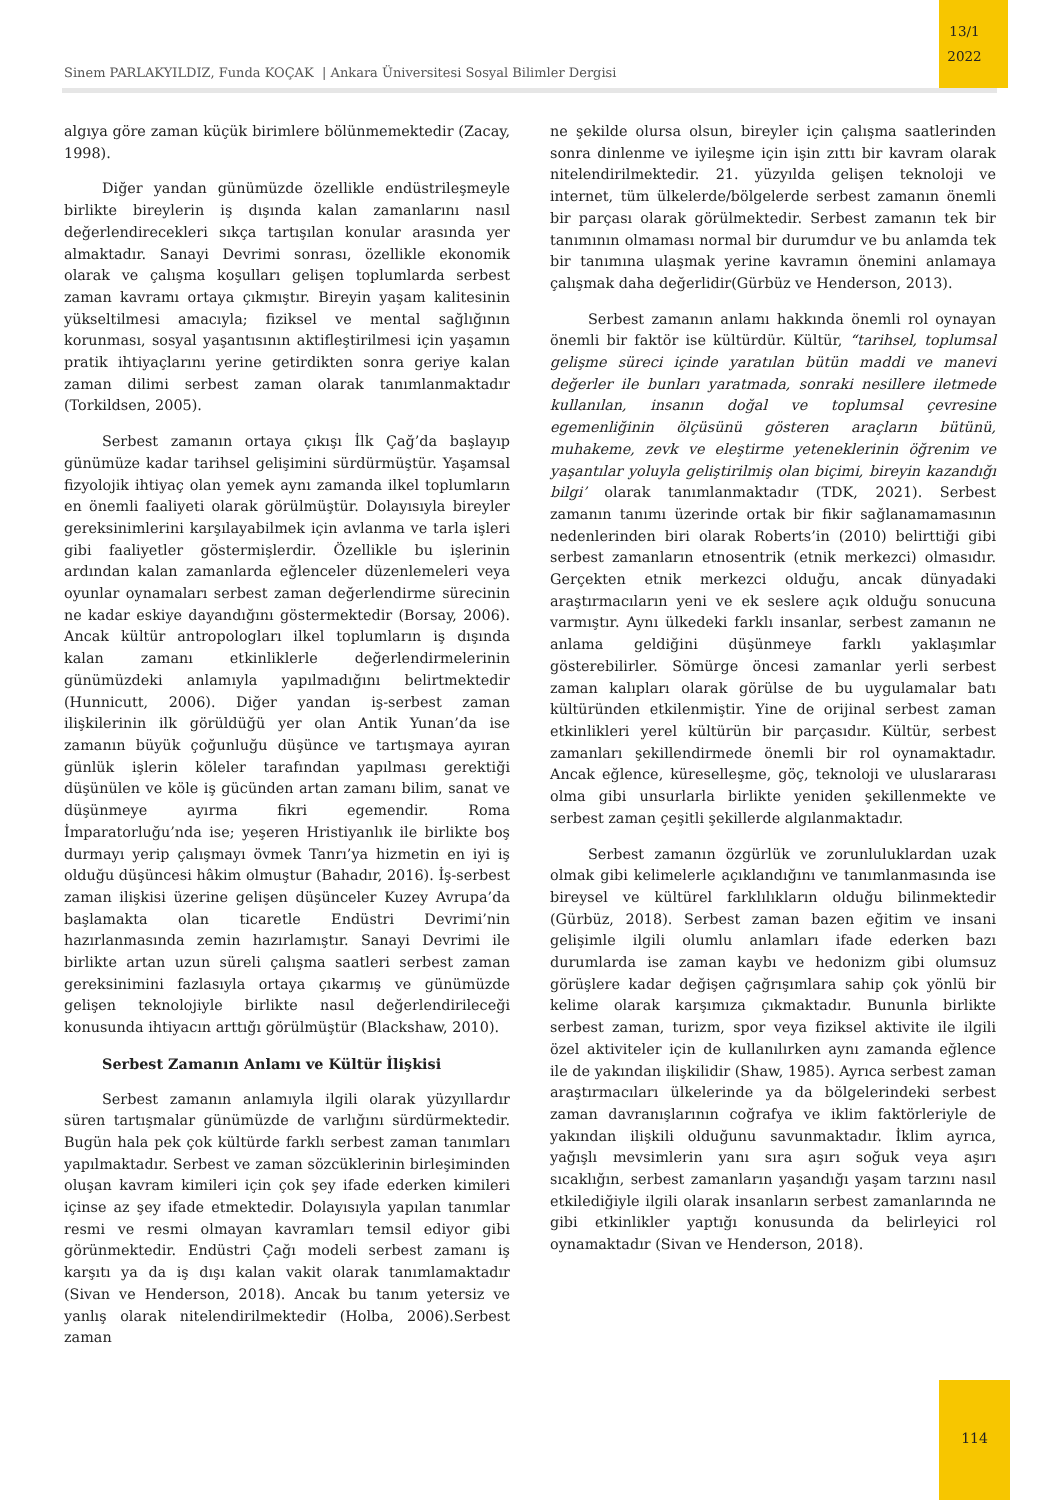Sinem PARLAKYILDIZ, Funda KOÇAK | Ankara Üniversitesi Sosyal Bilimler Dergisi
13/1
2022
algıya göre zaman küçük birimlere bölünmemektedir (Zacay, 1998).
Diğer yandan günümüzde özellikle endüstrileşmeyle birlikte bireylerin iş dışında kalan zamanlarını nasıl değerlendirecekleri sıkça tartışılan konular arasında yer almaktadır. Sanayi Devrimi sonrası, özellikle ekonomik olarak ve çalışma koşulları gelişen toplumlarda serbest zaman kavramı ortaya çıkmıştır. Bireyin yaşam kalitesinin yükseltilmesi amacıyla; fiziksel ve mental sağlığının korunması, sosyal yaşantısının aktifleştirilmesi için yaşamın pratik ihtiyaçlarını yerine getirdikten sonra geriye kalan zaman dilimi serbest zaman olarak tanımlanmaktadır (Torkildsen, 2005).
Serbest zamanın ortaya çıkışı İlk Çağ’da başlayıp günümüze kadar tarihsel gelişimini sürdürmüştür. Yaşamsal fizyolojik ihtiyaç olan yemek aynı zamanda ilkel toplumların en önemli faaliyeti olarak görülmüştür. Dolayısıyla bireyler gereksinimlerini karşılayabilmek için avlanma ve tarla işleri gibi faaliyetler göstermişlerdir. Özellikle bu işlerinin ardından kalan zamanlarda eğlenceler düzenlemeleri veya oyunlar oynamaları serbest zaman değerlendirme sürecinin ne kadar eskiye dayandığını göstermektedir (Borsay, 2006). Ancak kültür antropologları ilkel toplumların iş dışında kalan zamanı etkinliklerle değerlendirmelerinin günümüzdeki anlamıyla yapılmadığını belirtmektedir (Hunnicutt, 2006). Diğer yandan iş-serbest zaman ilişkilerinin ilk görüldüğü yer olan Antik Yunan’da ise zamanın büyük çoğunluğu düşünce ve tartışmaya ayıran günlük işlerin köleler tarafından yapılması gerektiği düşünülen ve köle iş gücünden artan zamanı bilim, sanat ve düşünmeye ayırma fikri egemendir. Roma İmparatorluğu’nda ise; yeşeren Hristiyanlık ile birlikte boş durmayı yerip çalışmayı övmek Tanrı’ya hizmetin en iyi iş olduğu düşüncesi hâkim olmuştur (Bahadır, 2016). İş-serbest zaman ilişkisi üzerine gelişen düşünceler Kuzey Avrupa’da başlamakta olan ticaretle Endüstri Devrimi’nin hazırlanmasında zemin hazırlamıştır. Sanayi Devrimi ile birlikte artan uzun süreli çalışma saatleri serbest zaman gereksinimini fazlasıyla ortaya çıkarmış ve günümüzde gelişen teknolojiyle birlikte nasıl değerlendirileceği konusunda ihtiyacın arttığı görülmüştür (Blackshaw, 2010).
Serbest Zamanın Anlamı ve Kültür İlişkisi
Serbest zamanın anlamıyla ilgili olarak yüzyıllardır süren tartışmalar günümüzde de varlığını sürdürmektedir. Bugün hala pek çok kültürde farklı serbest zaman tanımları yapılmaktadır. Serbest ve zaman sözcüklerinin birleşiminden oluşan kavram kimileri için çok şey ifade ederken kimileri içinse az şey ifade etmektedir. Dolayısıyla yapılan tanımlar resmi ve resmi olmayan kavramları temsil ediyor gibi görünmektedir. Endüstri Çağı modeli serbest zamanı iş karşıtı ya da iş dışı kalan vakit olarak tanımlamaktadır (Sivan ve Henderson, 2018). Ancak bu tanım yetersiz ve yanlış olarak nitelendirilmektedir (Holba, 2006).Serbest zaman
ne şekilde olursa olsun, bireyler için çalışma saatlerinden sonra dinlenme ve iyileşme için işin zıttı bir kavram olarak nitelendirilmektedir. 21. yüzyılda gelişen teknoloji ve internet, tüm ülkelerde/bölgelerde serbest zamanın önemli bir parçası olarak görülmektedir. Serbest zamanın tek bir tanımının olmaması normal bir durumdur ve bu anlamda tek bir tanımına ulaşmak yerine kavramın önemini anlamaya çalışmak daha değerlidir(Gürbüz ve Henderson, 2013).
Serbest zamanın anlamı hakkında önemli rol oynayan önemli bir faktör ise kültürdür. Kültür, “tarihsel, toplumsal gelişme süreci içinde yaratılan bütün maddi ve manevi değerler ile bunları yaratmada, sonraki nesillere iletmede kullanılan, insanın doğal ve toplumsal çevresine egemenliğinin ölçüsünü gösteren araçların bütünü, muhakeme, zevk ve eleştirme yeteneklerinin öğrenim ve yaşantılar yoluyla geliştirilmiş olan biçimi, bireyin kazandığı bilgi’ olarak tanımlanmaktadır (TDK, 2021). Serbest zamanın tanımı üzerinde ortak bir fikir sağlanamamasının nedenlerinden biri olarak Roberts’in (2010) belirttiği gibi serbest zamanların etnosentrik (etnik merkezci) olmasıdır. Gerçekten etnik merkezci olduğu, ancak dünyadaki araştırmacıların yeni ve ek seslere açık olduğu sonucuna varmıştır. Aynı ülkedeki farklı insanlar, serbest zamanın ne anlama geldiğini düşünmeye farklı yaklaşımlar gösterebilirler. Sömürge öncesi zamanlar yerli serbest zaman kalıpları olarak görülse de bu uygulamalar batı kültüründen etkilenmiştir. Yine de orijinal serbest zaman etkinlikleri yerel kültürün bir parçasıdır. Kültür, serbest zamanları şekillendirmede önemli bir rol oynamaktadır. Ancak eğlence, küreselleşme, göç, teknoloji ve uluslararası olma gibi unsurlarla birlikte yeniden şekillenmekte ve serbest zaman çeşitli şekillerde algılanmaktadır.
Serbest zamanın özgürlük ve zorunluluklardan uzak olmak gibi kelimelerle açıklandığını ve tanımlanmasında ise bireysel ve kültürel farklılıkların olduğu bilinmektedir (Gürbüz, 2018). Serbest zaman bazen eğitim ve insani gelişimle ilgili olumlu anlamları ifade ederken bazı durumlarda ise zaman kaybı ve hedonizm gibi olumsuz görüşlere kadar değişen çağrışımlara sahip çok yönlü bir kelime olarak karşımıza çıkmaktadır. Bununla birlikte serbest zaman, turizm, spor veya fiziksel aktivite ile ilgili özel aktiviteler için de kullanılırken aynı zamanda eğlence ile de yakından ilişkilidir (Shaw, 1985). Ayrıca serbest zaman araştırmacıları ülkelerinde ya da bölgelerindeki serbest zaman davranışlarının coğrafya ve iklim faktörleriyle de yakından ilişkili olduğunu savunmaktadır. İklim ayrıca, yağışlı mevsimlerin yanı sıra aşırı soğuk veya aşırı sıcaklığın, serbest zamanların yaşandığı yaşam tarzını nasıl etkilediğiyle ilgili olarak insanların serbest zamanlarında ne gibi etkinlikler yaptığı konusunda da belirleyici rol oynamaktadır (Sivan ve Henderson, 2018).
114